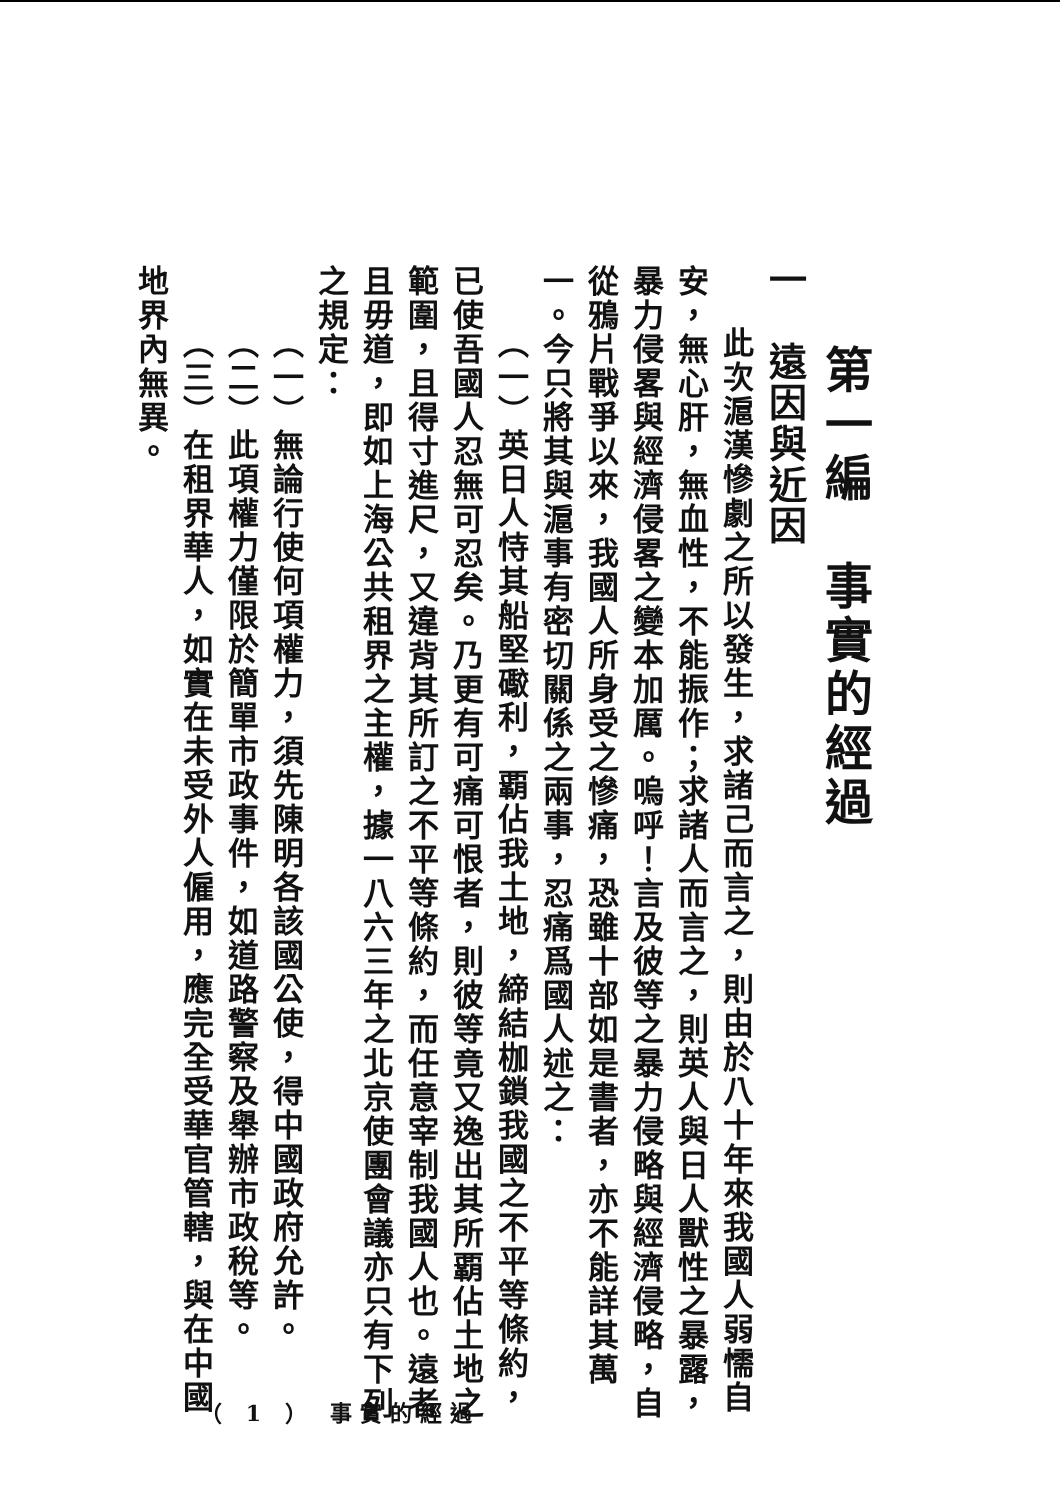第一編　事實的經過
一　遠因與近因
此次滬漢慘劇之所以發生，求諸己而言之，則由於八十年來我國人弱懦自安，無心肝，無血性，不能振作；求諸人而言之，則英人與日人獸性之暴露，暴力侵畧與經濟侵畧之變本加厲。嗚呼！言及彼等之暴力侵略與經濟侵略，自從鴉片戰爭以來，我國人所身受之慘痛，恐雖十部如是書者，亦不能詳其萬一。今只將其與滬事有密切關係之兩事，忍痛爲國人述之：
（一）英日人恃其船堅礮利，覇佔我土地，締結枷鎖我國之不平等條約，已使吾國人忍無可忍矣。乃更有可痛可恨者，則彼等竟又逸出其所覇佔土地之範圍，且得寸進尺，又違背其所訂之不平等條約，而任意宰制我國人也。遠者且毋道，即如上海公共租界之主權，據一八六三年之北京使團會議亦只有下列之規定：
（一）無論行使何項權力，須先陳明各該國公使，得中國政府允許。
（二）此項權力僅限於簡單市政事件，如道路警察及舉辦市政稅等。
（三）在租界華人，如實在未受外人僱用，應完全受華官管轄，與在中國地界內無異。
（ 1 ） 事實的經過